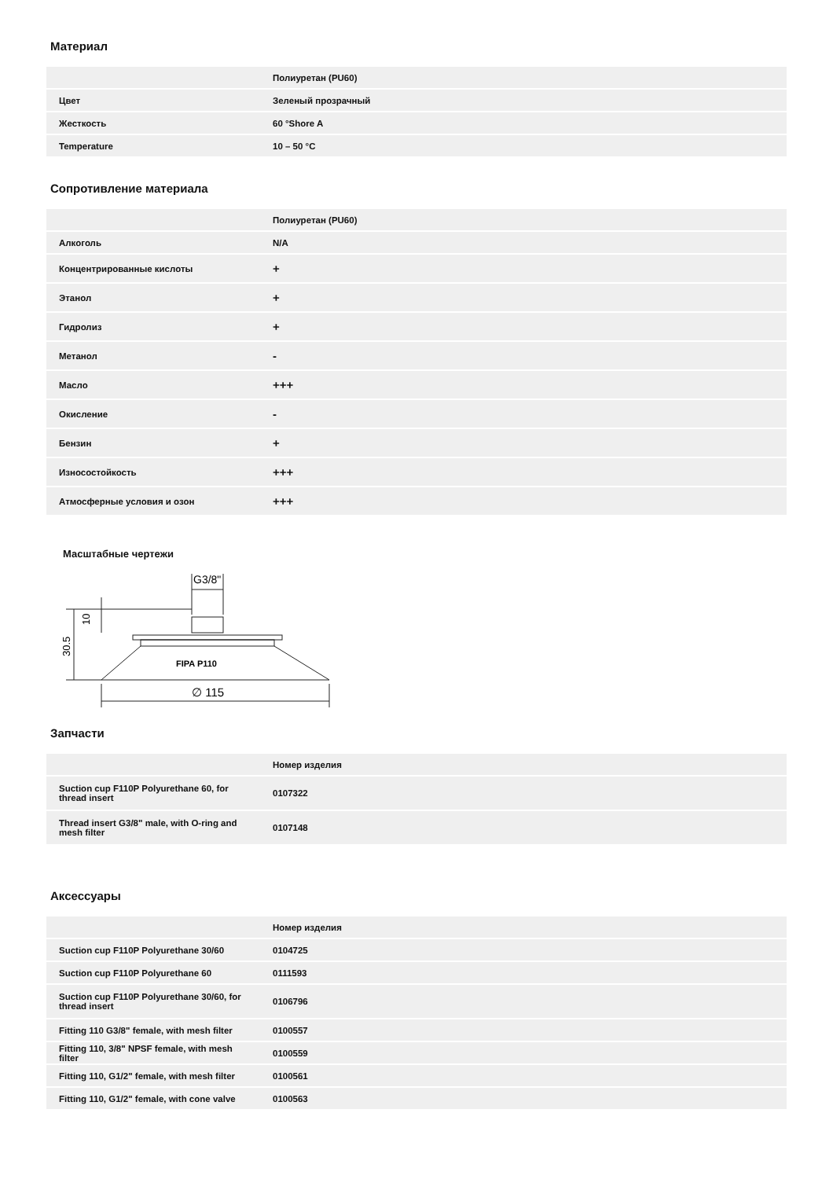Материал
| | Полиуретан (PU60) |
| --- | --- |
| Цвет | Зеленый прозрачный |
| Жесткость | 60 °Shore A |
| Temperature | 10 – 50 °C |
Сопротивление материала
| | Полиуретан (PU60) |
| --- | --- |
| Алкоголь | N/A |
| Концентрированные кислоты | + |
| Этанол | + |
| Гидролиз | + |
| Метанол | - |
| Масло | +++ |
| Окисление | - |
| Бензин | + |
| Износостойкость | +++ |
| Атмосферные условия и озон | +++ |
Масштабные чертежи
G3/8"
10
30.5
FIPA P110
∅ 115
Запчасти
| | Номер изделия |
| --- | --- |
| Suction cup F110P Polyurethane 60, for thread insert | 0107322 |
| Thread insert G3/8" male, with O-ring and mesh filter | 0107148 |
Аксессуары
| | Номер изделия |
| --- | --- |
| Suction cup F110P Polyurethane 30/60 | 0104725 |
| Suction cup F110P Polyurethane 60 | 0111593 |
| Suction cup F110P Polyurethane 30/60, for thread insert | 0106796 |
| Fitting 110 G3/8" female, with mesh filter | 0100557 |
| Fitting 110, 3/8" NPSF female, with mesh filter | 0100559 |
| Fitting 110, G1/2" female, with mesh filter | 0100561 |
| Fitting 110, G1/2" female, with cone valve | 0100563 |